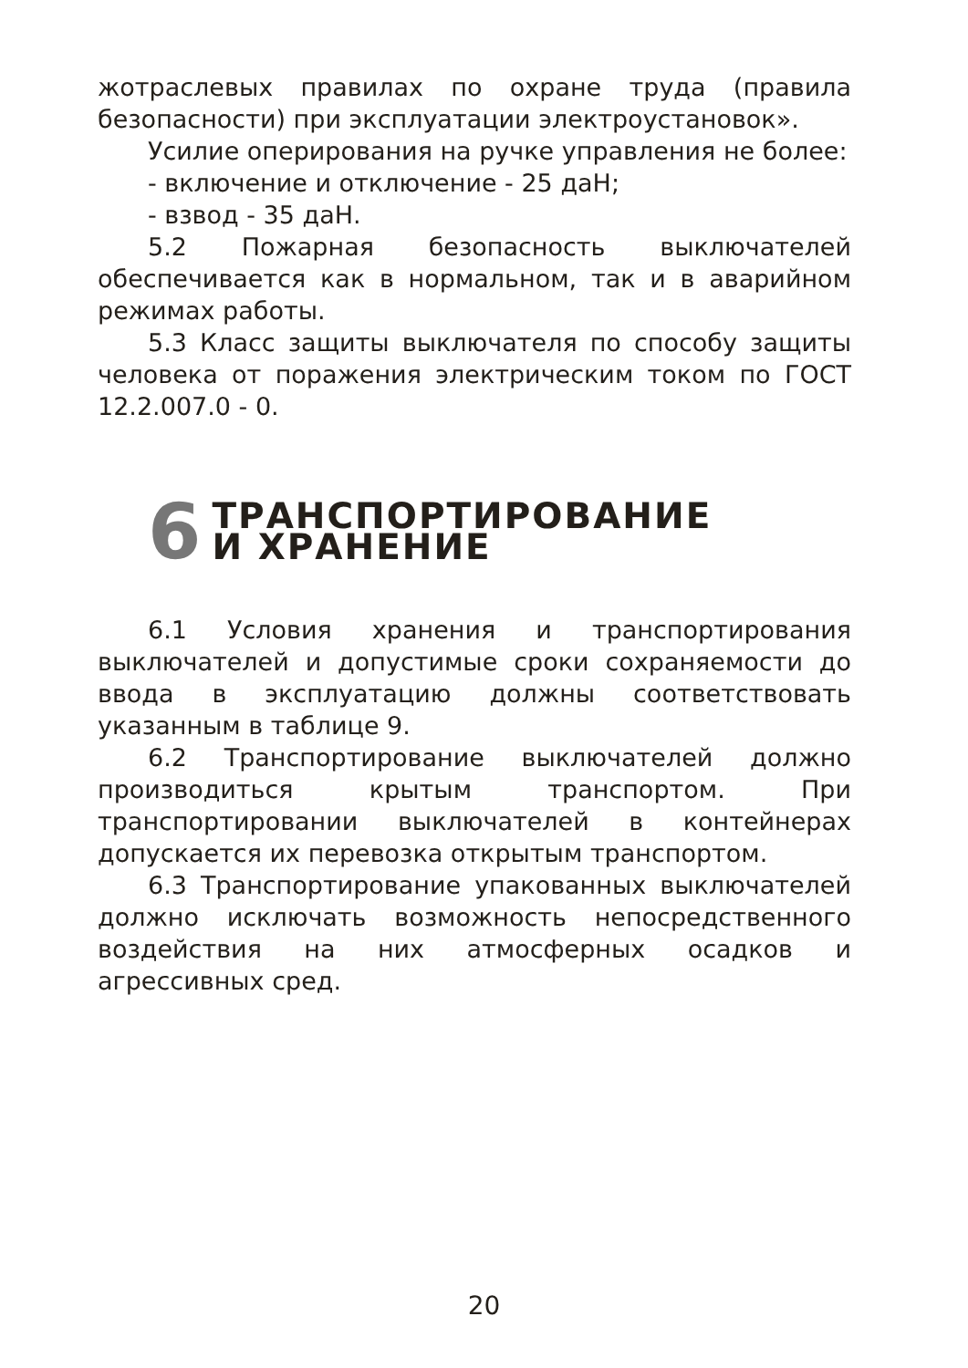жотраслевых правилах по охране труда (правила безопасности) при эксплуатации электроустановок».
Усилие оперирования на ручке управления не более:
- включение и отключение - 25 даН;
- взвод - 35 даН.
5.2 Пожарная безопасность выключателей обеспечивается как в нормальном, так и в аварийном режимах работы.
5.3 Класс защиты выключателя по способу защиты человека от поражения электрическим током по ГОСТ 12.2.007.0 - 0.
6 ТРАНСПОРТИРОВАНИЕ
И ХРАНЕНИЕ
6.1 Условия хранения и транспортирования выключателей и допустимые сроки сохраняемости до ввода в эксплуатацию должны соответствовать указанным в таблице 9.
6.2 Транспортирование выключателей должно производиться крытым транспортом. При транспортировании выключателей в контейнерах допускается их перевозка открытым транспортом.
6.3 Транспортирование упакованных выключателей должно исключать возможность непосредственного воздействия на них атмосферных осадков и агрессивных сред.
20